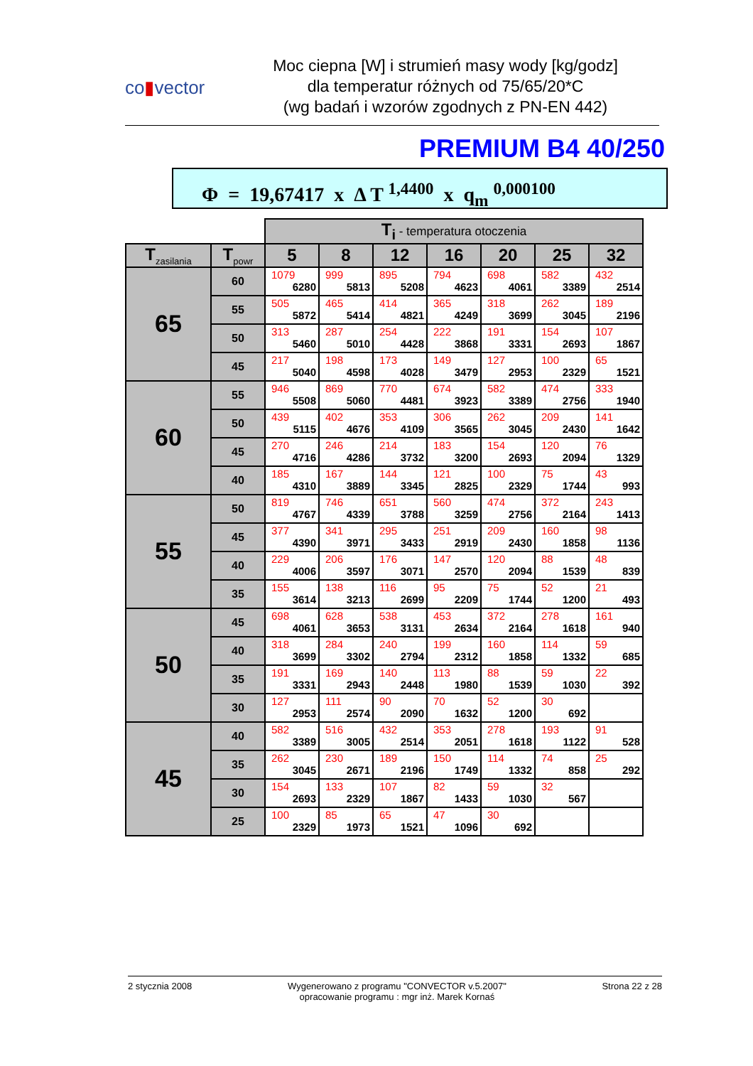co▮vector
Moc ciepna [W] i strumień masy wody [kg/godz]
dla temperatur różnych od 75/65/20*C
(wg badań i wzorów zgodnych z PN-EN 442)
PREMIUM B4 40/250
Φ = 19,67417 x Δ T <sup>1,4400</sup> x q<sub>m</sub> <sup>0,000100</sup>
| | | T<sub>i</sub> - temperatura otoczenia | | | | | | |
| T<sub>zasilania</sub> | T<sub>powr</sub> | 5 | 8 | 12 | 16 | 20 | 25 | 32 |
| 65 | 60 | 1079 6280 | 999 5813 | 895 5208 | 794 4623 | 698 4061 | 582 3389 | 432 2514 |
| | 55 | 505 5872 | 465 5414 | 414 4821 | 365 4249 | 318 3699 | 262 3045 | 189 2196 |
| | 50 | 313 5460 | 287 5010 | 254 4428 | 222 3868 | 191 3331 | 154 2693 | 107 1867 |
| | 45 | 217 5040 | 198 4598 | 173 4028 | 149 3479 | 127 2953 | 100 2329 | 65 1521 |
| 60 | 55 | 946 5508 | 869 5060 | 770 4481 | 674 3923 | 582 3389 | 474 2756 | 333 1940 |
| | 50 | 439 5115 | 402 4676 | 353 4109 | 306 3565 | 262 3045 | 209 2430 | 141 1642 |
| | 45 | 270 4716 | 246 4286 | 214 3732 | 183 3200 | 154 2693 | 120 2094 | 76 1329 |
| | 40 | 185 4310 | 167 3889 | 144 3345 | 121 2825 | 100 2329 | 75 1744 | 43 993 |
| 55 | 50 | 819 4767 | 746 4339 | 651 3788 | 560 3259 | 474 2756 | 372 2164 | 243 1413 |
| | 45 | 377 4390 | 341 3971 | 295 3433 | 251 2919 | 209 2430 | 160 1858 | 98 1136 |
| | 40 | 229 4006 | 206 3597 | 176 3071 | 147 2570 | 120 2094 | 88 1539 | 48 839 |
| | 35 | 155 3614 | 138 3213 | 116 2699 | 95 2209 | 75 1744 | 52 1200 | 21 493 |
| 50 | 45 | 698 4061 | 628 3653 | 538 3131 | 453 2634 | 372 2164 | 278 1618 | 161 940 |
| | 40 | 318 3699 | 284 3302 | 240 2794 | 199 2312 | 160 1858 | 114 1332 | 59 685 |
| | 35 | 191 3331 | 169 2943 | 140 2448 | 113 1980 | 88 1539 | 59 1030 | 22 392 |
| | 30 | 127 2953 | 111 2574 | 90 2090 | 70 1632 | 52 1200 | 30 692 | |
| 45 | 40 | 582 3389 | 516 3005 | 432 2514 | 353 2051 | 278 1618 | 193 1122 | 91 528 |
| | 35 | 262 3045 | 230 2671 | 189 2196 | 150 1749 | 114 1332 | 74 858 | 25 292 |
| | 30 | 154 2693 | 133 2329 | 107 1867 | 82 1433 | 59 1030 | 32 567 | |
| | 25 | 100 2329 | 85 1973 | 65 1521 | 47 1096 | 30 692 | | |
2 stycznia 2008 Wygenerowano z programu "CONVECTOR v.5.2007"
opracowanie programu : mgr inż. Marek Kornaś
Strona 22 z 28